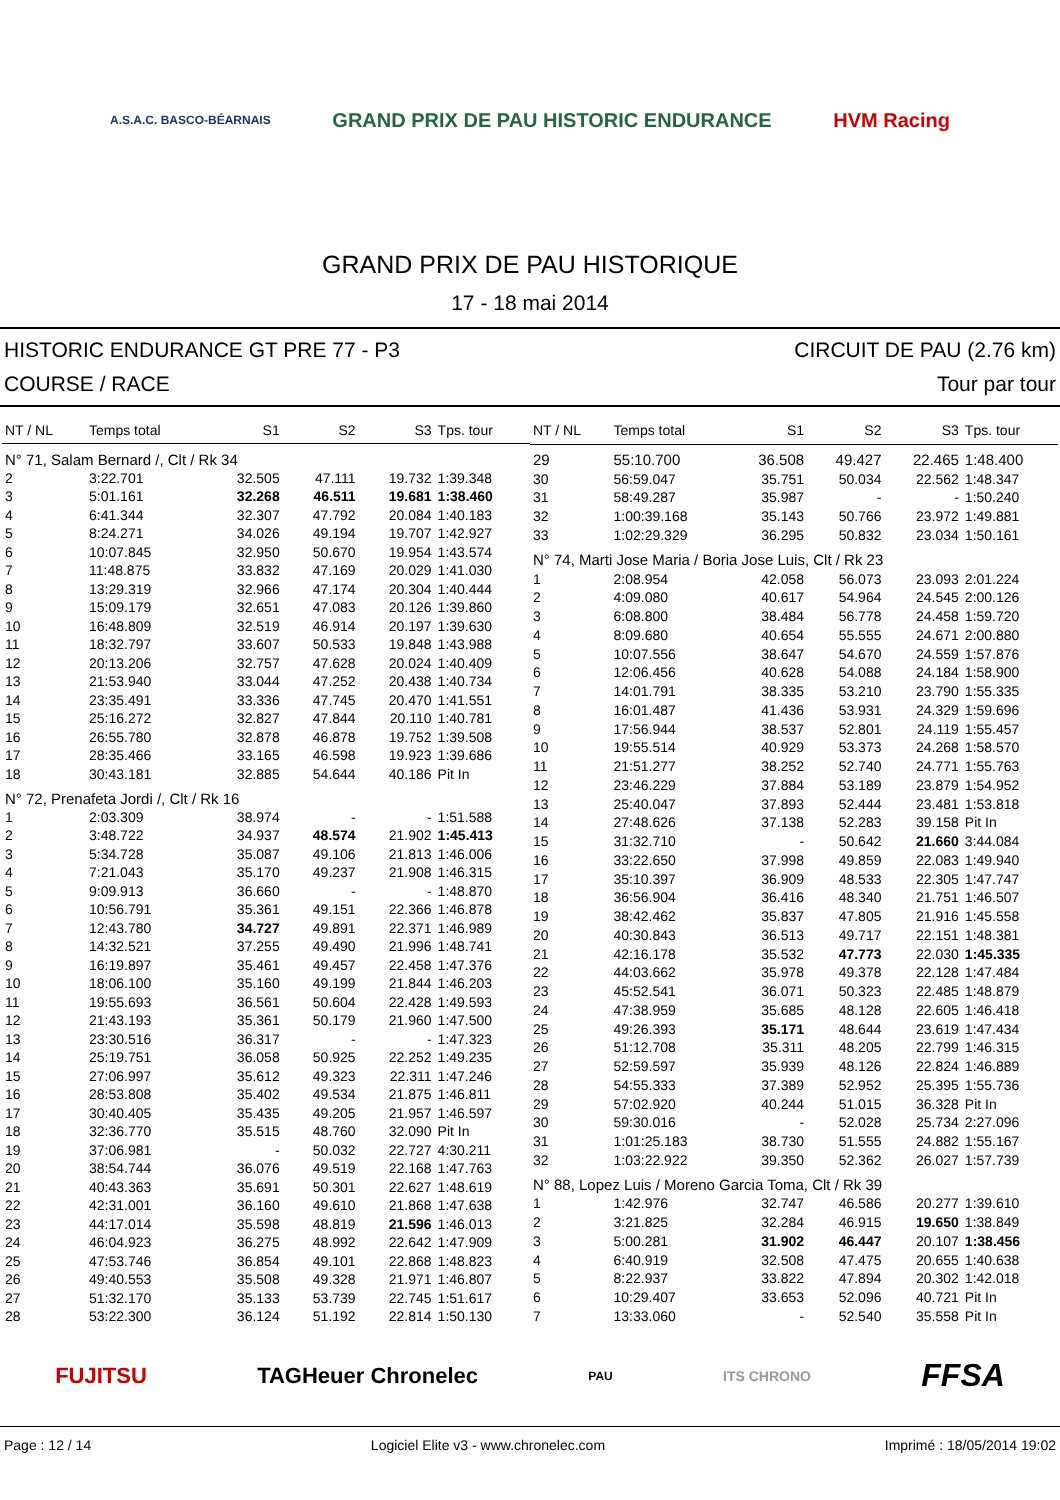A.S.A.C. BASCO-BÉARNAIS GRAND PRIX DE PAU HISTORIC ENDURANCE HVM Racing
GRAND PRIX DE PAU HISTORIQUE
17 - 18 mai 2014
HISTORIC ENDURANCE GT PRE 77 - P3 CIRCUIT DE PAU (2.76 km)
COURSE / RACE Tour par tour
| NT / NL | Temps total | S1 | S2 | S3 | Tps. tour |
| --- | --- | --- | --- | --- | --- |
| N° 71, Salam Bernard /, Clt / Rk 34 | | | | | |
| 2 | 3:22.701 | 32.505 | 47.111 | 19.732 | 1:39.348 |
| 3 | 5:01.161 | 32.268 | 46.511 | 19.681 | 1:38.460 |
| 4 | 6:41.344 | 32.307 | 47.792 | 20.084 | 1:40.183 |
| 5 | 8:24.271 | 34.026 | 49.194 | 19.707 | 1:42.927 |
| 6 | 10:07.845 | 32.950 | 50.670 | 19.954 | 1:43.574 |
| 7 | 11:48.875 | 33.832 | 47.169 | 20.029 | 1:41.030 |
| 8 | 13:29.319 | 32.966 | 47.174 | 20.304 | 1:40.444 |
| 9 | 15:09.179 | 32.651 | 47.083 | 20.126 | 1:39.860 |
| 10 | 16:48.809 | 32.519 | 46.914 | 20.197 | 1:39.630 |
| 11 | 18:32.797 | 33.607 | 50.533 | 19.848 | 1:43.988 |
| 12 | 20:13.206 | 32.757 | 47.628 | 20.024 | 1:40.409 |
| 13 | 21:53.940 | 33.044 | 47.252 | 20.438 | 1:40.734 |
| 14 | 23:35.491 | 33.336 | 47.745 | 20.470 | 1:41.551 |
| 15 | 25:16.272 | 32.827 | 47.844 | 20.110 | 1:40.781 |
| 16 | 26:55.780 | 32.878 | 46.878 | 19.752 | 1:39.508 |
| 17 | 28:35.466 | 33.165 | 46.598 | 19.923 | 1:39.686 |
| 18 | 30:43.181 | 32.885 | 54.644 | 40.186 | Pit In |
| N° 72, Prenafeta Jordi /, Clt / Rk 16 | | | | | |
| 1 | 2:03.309 | 38.974 | - | - | 1:51.588 |
| 2 | 3:48.722 | 34.937 | 48.574 | 21.902 | 1:45.413 |
| 3 | 5:34.728 | 35.087 | 49.106 | 21.813 | 1:46.006 |
| 4 | 7:21.043 | 35.170 | 49.237 | 21.908 | 1:46.315 |
| 5 | 9:09.913 | 36.660 | - | - | 1:48.870 |
| 6 | 10:56.791 | 35.361 | 49.151 | 22.366 | 1:46.878 |
| 7 | 12:43.780 | 34.727 | 49.891 | 22.371 | 1:46.989 |
| 8 | 14:32.521 | 37.255 | 49.490 | 21.996 | 1:48.741 |
| 9 | 16:19.897 | 35.461 | 49.457 | 22.458 | 1:47.376 |
| 10 | 18:06.100 | 35.160 | 49.199 | 21.844 | 1:46.203 |
| 11 | 19:55.693 | 36.561 | 50.604 | 22.428 | 1:49.593 |
| 12 | 21:43.193 | 35.361 | 50.179 | 21.960 | 1:47.500 |
| 13 | 23:30.516 | 36.317 | - | - | 1:47.323 |
| 14 | 25:19.751 | 36.058 | 50.925 | 22.252 | 1:49.235 |
| 15 | 27:06.997 | 35.612 | 49.323 | 22.311 | 1:47.246 |
| 16 | 28:53.808 | 35.402 | 49.534 | 21.875 | 1:46.811 |
| 17 | 30:40.405 | 35.435 | 49.205 | 21.957 | 1:46.597 |
| 18 | 32:36.770 | 35.515 | 48.760 | 32.090 | Pit In |
| 19 | 37:06.981 | - | 50.032 | 22.727 | 4:30.211 |
| 20 | 38:54.744 | 36.076 | 49.519 | 22.168 | 1:47.763 |
| 21 | 40:43.363 | 35.691 | 50.301 | 22.627 | 1:48.619 |
| 22 | 42:31.001 | 36.160 | 49.610 | 21.868 | 1:47.638 |
| 23 | 44:17.014 | 35.598 | 48.819 | 21.596 | 1:46.013 |
| 24 | 46:04.923 | 36.275 | 48.992 | 22.642 | 1:47.909 |
| 25 | 47:53.746 | 36.854 | 49.101 | 22.868 | 1:48.823 |
| 26 | 49:40.553 | 35.508 | 49.328 | 21.971 | 1:46.807 |
| 27 | 51:32.170 | 35.133 | 53.739 | 22.745 | 1:51.617 |
| 28 | 53:22.300 | 36.124 | 51.192 | 22.814 | 1:50.130 |
| NT / NL | Temps total | S1 | S2 | S3 | Tps. tour |
| --- | --- | --- | --- | --- | --- |
| 29 | 55:10.700 | 36.508 | 49.427 | 22.465 | 1:48.400 |
| 30 | 56:59.047 | 35.751 | 50.034 | 22.562 | 1:48.347 |
| 31 | 58:49.287 | 35.987 | - | - | 1:50.240 |
| 32 | 1:00:39.168 | 35.143 | 50.766 | 23.972 | 1:49.881 |
| 33 | 1:02:29.329 | 36.295 | 50.832 | 23.034 | 1:50.161 |
| N° 74, Marti Jose Maria / Boria Jose Luis, Clt / Rk 23 | | | | | |
| 1 | 2:08.954 | 42.058 | 56.073 | 23.093 | 2:01.224 |
| 2 | 4:09.080 | 40.617 | 54.964 | 24.545 | 2:00.126 |
| 3 | 6:08.800 | 38.484 | 56.778 | 24.458 | 1:59.720 |
| 4 | 8:09.680 | 40.654 | 55.555 | 24.671 | 2:00.880 |
| 5 | 10:07.556 | 38.647 | 54.670 | 24.559 | 1:57.876 |
| 6 | 12:06.456 | 40.628 | 54.088 | 24.184 | 1:58.900 |
| 7 | 14:01.791 | 38.335 | 53.210 | 23.790 | 1:55.335 |
| 8 | 16:01.487 | 41.436 | 53.931 | 24.329 | 1:59.696 |
| 9 | 17:56.944 | 38.537 | 52.801 | 24.119 | 1:55.457 |
| 10 | 19:55.514 | 40.929 | 53.373 | 24.268 | 1:58.570 |
| 11 | 21:51.277 | 38.252 | 52.740 | 24.771 | 1:55.763 |
| 12 | 23:46.229 | 37.884 | 53.189 | 23.879 | 1:54.952 |
| 13 | 25:40.047 | 37.893 | 52.444 | 23.481 | 1:53.818 |
| 14 | 27:48.626 | 37.138 | 52.283 | 39.158 | Pit In |
| 15 | 31:32.710 | - | 50.642 | 21.660 | 3:44.084 |
| 16 | 33:22.650 | 37.998 | 49.859 | 22.083 | 1:49.940 |
| 17 | 35:10.397 | 36.909 | 48.533 | 22.305 | 1:47.747 |
| 18 | 36:56.904 | 36.416 | 48.340 | 21.751 | 1:46.507 |
| 19 | 38:42.462 | 35.837 | 47.805 | 21.916 | 1:45.558 |
| 20 | 40:30.843 | 36.513 | 49.717 | 22.151 | 1:48.381 |
| 21 | 42:16.178 | 35.532 | 47.773 | 22.030 | 1:45.335 |
| 22 | 44:03.662 | 35.978 | 49.378 | 22.128 | 1:47.484 |
| 23 | 45:52.541 | 36.071 | 50.323 | 22.485 | 1:48.879 |
| 24 | 47:38.959 | 35.685 | 48.128 | 22.605 | 1:46.418 |
| 25 | 49:26.393 | 35.171 | 48.644 | 23.619 | 1:47.434 |
| 26 | 51:12.708 | 35.311 | 48.205 | 22.799 | 1:46.315 |
| 27 | 52:59.597 | 35.939 | 48.126 | 22.824 | 1:46.889 |
| 28 | 54:55.333 | 37.389 | 52.952 | 25.395 | 1:55.736 |
| 29 | 57:02.920 | 40.244 | 51.015 | 36.328 | Pit In |
| 30 | 59:30.016 | - | 52.028 | 25.734 | 2:27.096 |
| 31 | 1:01:25.183 | 38.730 | 51.555 | 24.882 | 1:55.167 |
| 32 | 1:03:22.922 | 39.350 | 52.362 | 26.027 | 1:57.739 |
| N° 88, Lopez Luis / Moreno Garcia Toma, Clt / Rk 39 | | | | | |
| 1 | 1:42.976 | 32.747 | 46.586 | 20.277 | 1:39.610 |
| 2 | 3:21.825 | 32.284 | 46.915 | 19.650 | 1:38.849 |
| 3 | 5:00.281 | 31.902 | 46.447 | 20.107 | 1:38.456 |
| 4 | 6:40.919 | 32.508 | 47.475 | 20.655 | 1:40.638 |
| 5 | 8:22.937 | 33.822 | 47.894 | 20.302 | 1:42.018 |
| 6 | 10:29.407 | 33.653 | 52.096 | 40.721 | Pit In |
| 7 | 13:33.060 | - | 52.540 | 35.558 | Pit In |
FUJITSU TAGHeuer Chronelec PAU ITS CHRONO FFSA
Page : 12 / 14 Logiciel Elite v3 - www.chronelec.com Imprimé : 18/05/2014 19:02